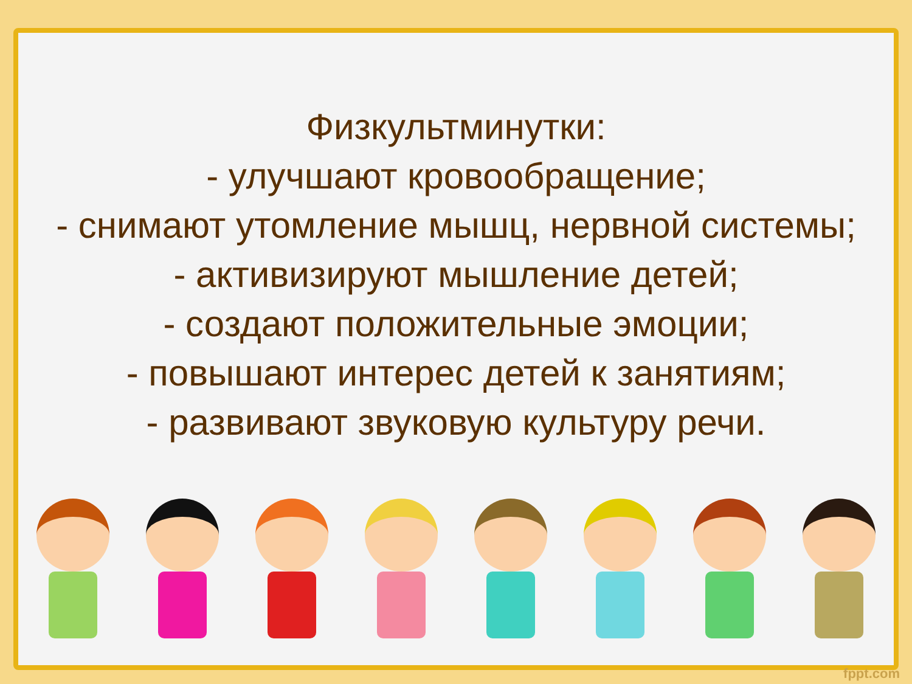Физкультминутки:
- улучшают кровообращение;
- снимают утомление мышц, нервной системы;
- активизируют мышление детей;
- создают положительные эмоции;
- повышают интерес детей к занятиям;
- развивают звуковую культуру речи.
fppt.com